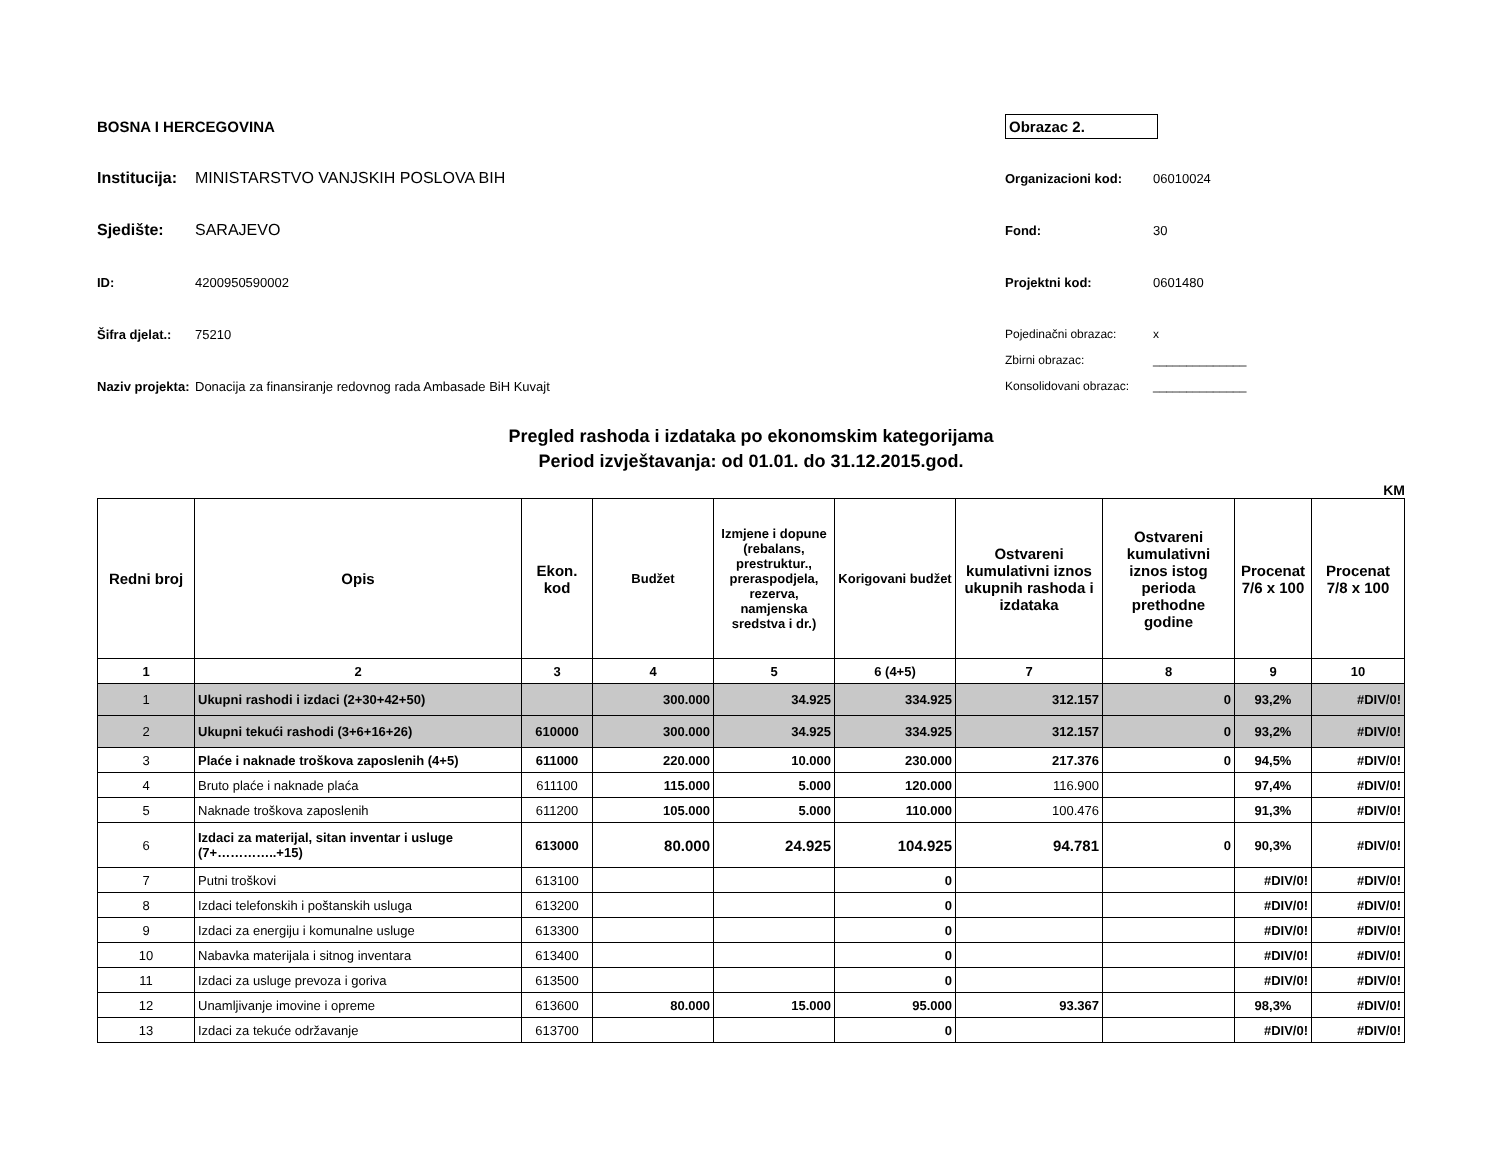BOSNA I HERCEGOVINA
Institucija: MINISTARSTVO VANJSKIH POSLOVA BIH
Sjedište: SARAJEVO
ID: 4200950590002
Šifra djelat.: 75210
Naziv projekta: Donacija za finansiranje redovnog rada Ambasade BiH Kuvajt
Obrazac 2.
Organizacioni kod: 06010024
Fond: 30
Projektni kod: 0601480
Pojedinačni obrazac: x
Zbirni obrazac: ______________
Konsolidovani obrazac: ______________
Pregled rashoda i izdataka po ekonomskim kategorijama
Period izvještavanja: od 01.01. do 31.12.2015.god.
KM
| Redni broj | Opis | Ekon. kod | Budžet | Izmjene i dopune (rebalans, prestruktur., preraspodjela, rezerva, namjenska sredstva i dr.) | Korigovani budžet | Ostvareni kumulativni iznos ukupnih rashoda i izdataka | Ostvareni kumulativni iznos istog perioda prethodne godine | Procenat 7/6 x 100 | Procenat 7/8 x 100 |
| --- | --- | --- | --- | --- | --- | --- | --- | --- | --- |
| 1 | 2 | 3 | 4 | 5 | 6 (4+5) | 7 | 8 | 9 | 10 |
| 1 | Ukupni rashodi i izdaci (2+30+42+50) | | 300.000 | 34.925 | 334.925 | 312.157 | 0 | 93,2% | #DIV/0! |
| 2 | Ukupni tekući rashodi (3+6+16+26) | 610000 | 300.000 | 34.925 | 334.925 | 312.157 | 0 | 93,2% | #DIV/0! |
| 3 | Plaće i naknade troškova zaposlenih (4+5) | 611000 | 220.000 | 10.000 | 230.000 | 217.376 | 0 | 94,5% | #DIV/0! |
| 4 | Bruto plaće i naknade plaća | 611100 | 115.000 | 5.000 | 120.000 | 116.900 | | 97,4% | #DIV/0! |
| 5 | Naknade troškova zaposlenih | 611200 | 105.000 | 5.000 | 110.000 | 100.476 | | 91,3% | #DIV/0! |
| 6 | Izdaci za materijal, sitan inventar i usluge (7+…………..+15) | 613000 | 80.000 | 24.925 | 104.925 | 94.781 | 0 | 90,3% | #DIV/0! |
| 7 | Putni troškovi | 613100 | | | 0 | | | #DIV/0! | #DIV/0! |
| 8 | Izdaci telefonskih i poštanskih usluga | 613200 | | | 0 | | | #DIV/0! | #DIV/0! |
| 9 | Izdaci za energiju i komunalne usluge | 613300 | | | 0 | | | #DIV/0! | #DIV/0! |
| 10 | Nabavka materijala i sitnog inventara | 613400 | | | 0 | | | #DIV/0! | #DIV/0! |
| 11 | Izdaci za usluge prevoza i goriva | 613500 | | | 0 | | | #DIV/0! | #DIV/0! |
| 12 | Unamljivanje imovine i opreme | 613600 | 80.000 | 15.000 | 95.000 | 93.367 | | 98,3% | #DIV/0! |
| 13 | Izdaci za tekuće održavanje | 613700 | | | 0 | | | #DIV/0! | #DIV/0! |